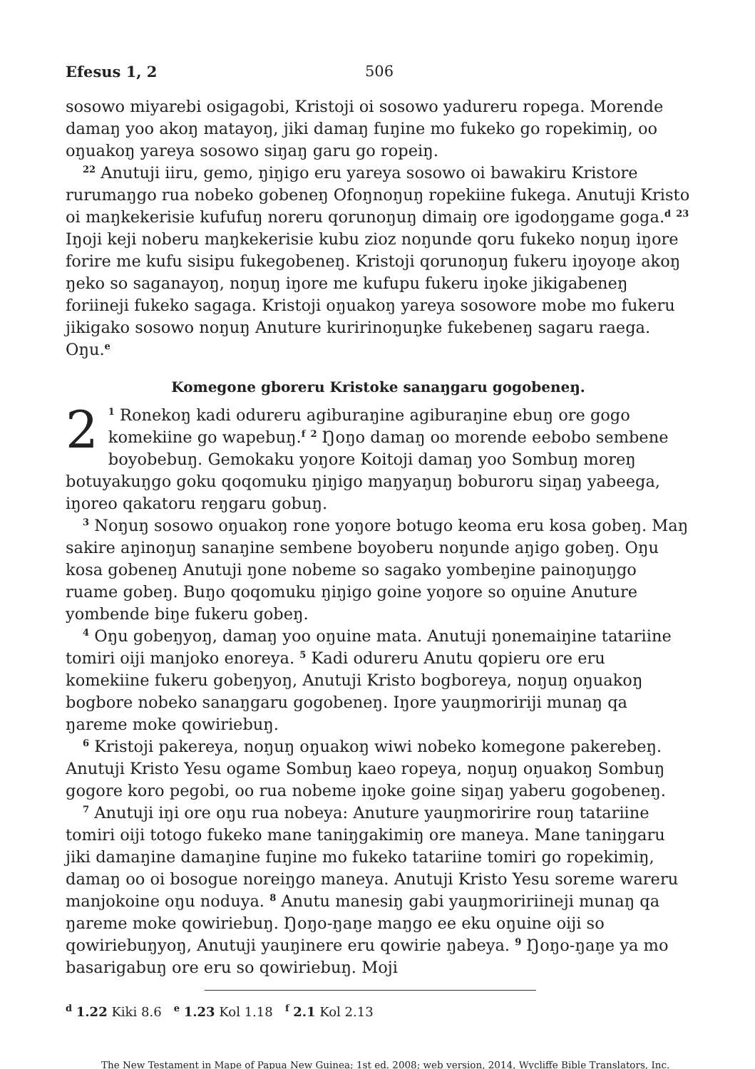Efesus 1, 2 506
sosowo miyarebi osigagobi, Kristoji oi sosowo yadureru ropega. Morende damaŋ yoo akoŋ matayoŋ, jiki damaŋ fuŋine mo fukeko go ropekimiŋ, oo oŋuakoŋ yareya sosowo siŋaŋ garu go ropeiŋ.
<sup>22</sup> Anutuji iiru, gemo, ŋiŋigo eru yareya sosowo oi bawakiru Kristore rurumaŋgo rua nobeko gobeneŋ Ofoŋnoŋuŋ ropekiine fukega. Anutuji Kristo oi maŋkekerisie kufufuŋ noreru qorunoŋuŋ dimaiŋ ore igodoŋgame goga.<sup>d</sup> <sup>23</sup> Iŋoji keji noberu maŋkekerisie kubu zioz noŋunde qoru fukeko noŋuŋ iŋore forire me kufu sisipu fukegobeneŋ. Kristoji qorunoŋuŋ fukeru iŋoyoŋe akoŋ ŋeko so saganayoŋ, noŋuŋ iŋore me kufupu fukeru iŋoke jikigabeneŋ foriineji fukeko sagaga. Kristoji oŋuakoŋ yareya sosowore mobe mo fukeru jikigako sosowo noŋuŋ Anuture kuririnoŋuŋke fukebeneŋ sagaru raega. Oŋu.<sup>e</sup>
Komegone gboreru Kristoke sanaŋgaru gogobeneŋ.
2<sup>1</sup> Ronekoŋ kadi odureru agiburaŋine agiburaŋine ebuŋ ore gogo komekiine go wapebuŋ.<sup>f</sup> <sup>2</sup> Ŋoŋo damaŋ oo morende eebobo sembene boyobebuŋ. Gemokaku yoŋore Koitoji damaŋ yoo Sombuŋ moreŋ botuyakuŋgo goku qoqomuku ŋiŋigo maŋyaŋuŋ boburoru siŋaŋ yabeega, iŋoreo qakatoru reŋgaru gobuŋ.
<sup>3</sup> Noŋuŋ sosowo oŋuakoŋ rone yoŋore botugo keoma eru kosa gobeŋ. Maŋ sakire aŋinoŋuŋ sanaŋine sembene boyoberu noŋunde aŋigo gobeŋ. Oŋu kosa gobeneŋ Anutuji ŋone nobeme so sagako yombeŋine painoŋuŋgo ruame gobeŋ. Buŋo qoqomuku ŋiŋigo goine yoŋore so oŋuine Anuture yombende biŋe fukeru gobeŋ.
<sup>4</sup> Oŋu gobeŋyoŋ, damaŋ yoo oŋuine mata. Anutuji ŋonemaiŋine tatariine tomiri oiji manjoko enoreya. <sup>5</sup> Kadi odureru Anutu qopieru ore eru komekiine fukeru gobeŋyoŋ, Anutuji Kristo bogboreya, noŋuŋ oŋuakoŋ bogbore nobeko sanaŋgaru gogobeneŋ. Iŋore yauŋmoririji munaŋ qa ŋareme moke qowiriebuŋ.
<sup>6</sup> Kristoji pakereya, noŋuŋ oŋuakoŋ wiwi nobeko komegone pakerebeŋ. Anutuji Kristo Yesu ogame Sombuŋ kaeo ropeya, noŋuŋ oŋuakoŋ Sombuŋ gogore koro pegobi, oo rua nobeme iŋoke goine siŋaŋ yaberu gogobeneŋ.
<sup>7</sup> Anutuji iŋi ore oŋu rua nobeya: Anuture yauŋmoririre rouŋ tatariine tomiri oiji totogo fukeko mane taniŋgakimiŋ ore maneya. Mane taniŋgaru jiki damaŋine damaŋine fuŋine mo fukeko tatariine tomiri go ropekimiŋ, damaŋ oo oi bosogue noreiŋgo maneya. Anutuji Kristo Yesu soreme wareru manjokoine oŋu noduya. <sup>8</sup> Anutu manesiŋ gabi yauŋmoririineji munaŋ qa ŋareme moke qowiriebuŋ. Ŋoŋo-ŋaŋe maŋgo ee eku oŋuine oiji so qowiriebuŋyoŋ, Anutuji yauŋinere eru qowirie ŋabeya. <sup>9</sup> Ŋoŋo-ŋaŋe ya mo basarigabuŋ ore eru so qowiriebuŋ. Moji
<sup>d</sup> 1.22 Kiki 8.6 <sup>e</sup> 1.23 Kol 1.18 <sup>f</sup> 2.1 Kol 2.13
The New Testament in Mape of Papua New Guinea; 1st ed. 2008; web version, 2014, Wycliffe Bible Translators, Inc.